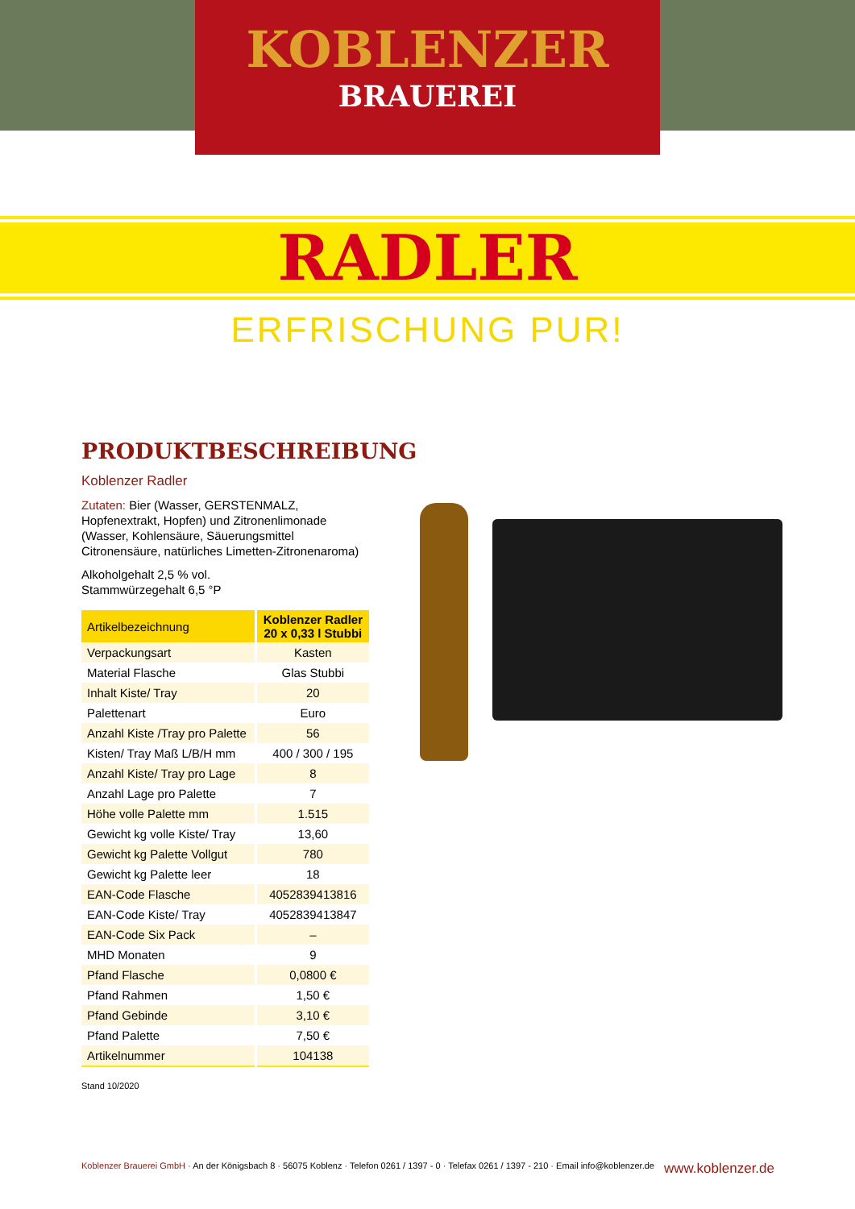KOBLENZER
BRAUEREI
RADLER
ERFRISCHUNG PUR!
PRODUKTBESCHREIBUNG
Koblenzer Radler
Zutaten: Bier (Wasser, GERSTENMALZ, Hopfenextrakt, Hopfen) und Zitronenlimonade (Wasser, Kohlensäure, Säuerungsmittel Citronensäure, natürliches Limetten-Zitronenaroma)
Alkoholgehalt 2,5 % vol.
Stammwürzegehalt 6,5 °P
| Artikelbezeichnung | Koblenzer Radler 20 x 0,33 l Stubbi |
| --- | --- |
| Verpackungsart | Kasten |
| Material Flasche | Glas Stubbi |
| Inhalt Kiste/ Tray | 20 |
| Palettenart | Euro |
| Anzahl Kiste /Tray pro Palette | 56 |
| Kisten/ Tray Maß L/B/H mm | 400 / 300 / 195 |
| Anzahl Kiste/ Tray pro Lage | 8 |
| Anzahl Lage pro Palette | 7 |
| Höhe volle Palette mm | 1.515 |
| Gewicht kg volle Kiste/ Tray | 13,60 |
| Gewicht kg Palette Vollgut | 780 |
| Gewicht kg Palette leer | 18 |
| EAN-Code Flasche | 4052839413816 |
| EAN-Code Kiste/ Tray | 4052839413847 |
| EAN-Code Six Pack | – |
| MHD Monaten | 9 |
| Pfand Flasche | 0,0800 € |
| Pfand Rahmen | 1,50 € |
| Pfand Gebinde | 3,10 € |
| Pfand Palette | 7,50 € |
| Artikelnummer | 104138 |
Stand 10/2020
Koblenzer Brauerei GmbH · An der Königsbach 8 · 56075 Koblenz · Telefon 0261 / 1397 - 0 · Telefax 0261 / 1397 - 210 · Email info@koblenzer.de www.koblenzer.de